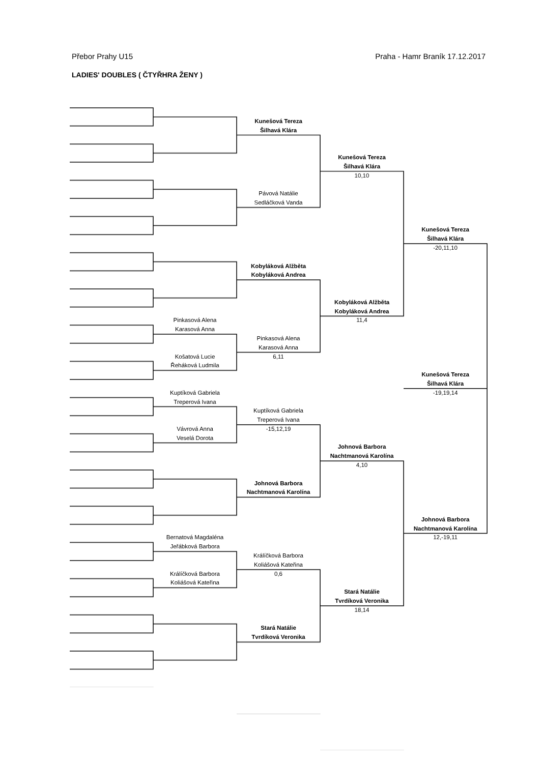Přebor Prahy U15 Praha - Hamr Braník 17.12.2017
LADIES' DOUBLES ( ČTYŘHRA ŽENY )
Kunešová Tereza
Šilhavá Klára
Kunešová Tereza
Šilhavá Klára
10,10
Pávová Natálie
Sedláčková Vanda
Kunešová Tereza
Šilhavá Klára
-20,11,10
Kobyláková Alžběta
Kobyláková Andrea
Kobyláková Alžběta
Kobyláková Andrea
11,4
Pinkasová Alena
Karasová Anna
Pinkasová Alena
Karasová Anna
6,11
Košatová Lucie
Řeháková Ludmila
Kunešová Tereza
Šilhavá Klára
-19,19,14
Kuptíková Gabriela
Treperová Ivana
Kuptíková Gabriela
Treperová Ivana
-15,12,19
Vávrová Anna
Veselá Dorota
Johnová Barbora
Nachtmanová Karolína
4,10
Johnová Barbora
Nachtmanová Karolína
Johnová Barbora
Nachtmanová Karolína
12,-19,11
Bernatová Magdaléna
Jeřábková Barbora
Králíčková Barbora
Koliášová Kateřina
0,6
Králíčková Barbora
Koliášová Kateřina
Stará Natálie
Tvrdíková Veronika
18,14
Stará Natálie
Tvrdíková Veronika